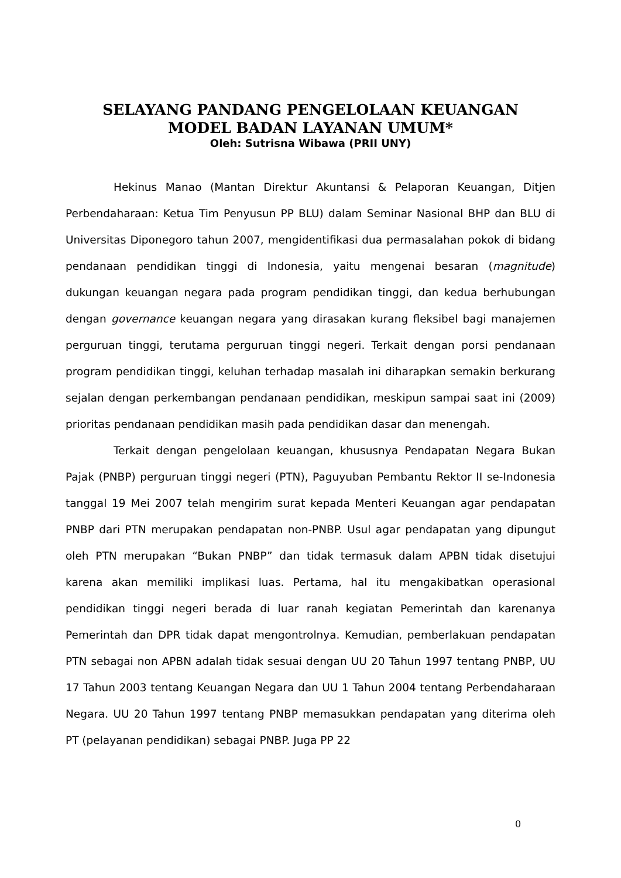SELAYANG PANDANG PENGELOLAAN KEUANGAN
MODEL BADAN LAYANAN UMUM*
Oleh: Sutrisna Wibawa (PRII UNY)
Hekinus Manao (Mantan Direktur Akuntansi & Pelaporan Keuangan, Ditjen Perbendaharaan: Ketua Tim Penyusun PP BLU) dalam Seminar Nasional BHP dan BLU di Universitas Diponegoro tahun 2007, mengidentifikasi dua permasalahan pokok di bidang pendanaan pendidikan tinggi di Indonesia, yaitu mengenai besaran (magnitude) dukungan keuangan negara pada program pendidikan tinggi, dan kedua berhubungan dengan governance keuangan negara yang dirasakan kurang fleksibel bagi manajemen perguruan tinggi, terutama perguruan tinggi negeri. Terkait dengan porsi pendanaan program pendidikan tinggi, keluhan terhadap masalah ini diharapkan semakin berkurang sejalan dengan perkembangan pendanaan pendidikan, meskipun sampai saat ini (2009) prioritas pendanaan pendidikan masih pada pendidikan dasar dan menengah.
Terkait dengan pengelolaan keuangan, khususnya Pendapatan Negara Bukan Pajak (PNBP) perguruan tinggi negeri (PTN), Paguyuban Pembantu Rektor II se-Indonesia tanggal 19 Mei 2007 telah mengirim surat kepada Menteri Keuangan agar pendapatan PNBP dari PTN merupakan pendapatan non-PNBP. Usul agar pendapatan yang dipungut oleh PTN merupakan “Bukan PNBP” dan tidak termasuk dalam APBN tidak disetujui karena akan memiliki implikasi luas. Pertama, hal itu mengakibatkan operasional pendidikan tinggi negeri berada di luar ranah kegiatan Pemerintah dan karenanya Pemerintah dan DPR tidak dapat mengontrolnya. Kemudian, pemberlakuan pendapatan PTN sebagai non APBN adalah tidak sesuai dengan UU 20 Tahun 1997 tentang PNBP, UU 17 Tahun 2003 tentang Keuangan Negara dan UU 1 Tahun 2004 tentang Perbendaharaan Negara. UU 20 Tahun 1997 tentang PNBP memasukkan pendapatan yang diterima oleh PT (pelayanan pendidikan) sebagai PNBP. Juga PP 22
0